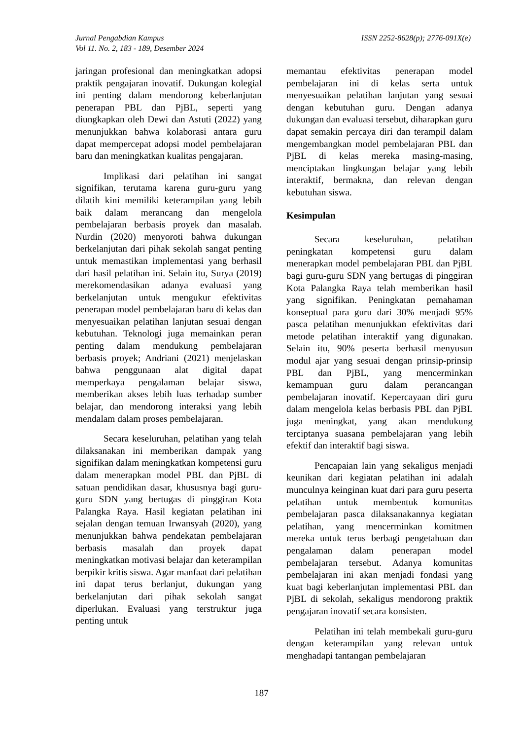Jurnal Pengabdian Kampus
Vol 11. No. 2, 183 - 189, Desember 2024
ISSN 2252-8628(p); 2776-091X(e)
jaringan profesional dan meningkatkan adopsi praktik pengajaran inovatif. Dukungan kolegial ini penting dalam mendorong keberlanjutan penerapan PBL dan PjBL, seperti yang diungkapkan oleh Dewi dan Astuti (2022) yang menunjukkan bahwa kolaborasi antara guru dapat mempercepat adopsi model pembelajaran baru dan meningkatkan kualitas pengajaran.
Implikasi dari pelatihan ini sangat signifikan, terutama karena guru-guru yang dilatih kini memiliki keterampilan yang lebih baik dalam merancang dan mengelola pembelajaran berbasis proyek dan masalah. Nurdin (2020) menyoroti bahwa dukungan berkelanjutan dari pihak sekolah sangat penting untuk memastikan implementasi yang berhasil dari hasil pelatihan ini. Selain itu, Surya (2019) merekomendasikan adanya evaluasi yang berkelanjutan untuk mengukur efektivitas penerapan model pembelajaran baru di kelas dan menyesuaikan pelatihan lanjutan sesuai dengan kebutuhan. Teknologi juga memainkan peran penting dalam mendukung pembelajaran berbasis proyek; Andriani (2021) menjelaskan bahwa penggunaan alat digital dapat memperkaya pengalaman belajar siswa, memberikan akses lebih luas terhadap sumber belajar, dan mendorong interaksi yang lebih mendalam dalam proses pembelajaran.
Secara keseluruhan, pelatihan yang telah dilaksanakan ini memberikan dampak yang signifikan dalam meningkatkan kompetensi guru dalam menerapkan model PBL dan PjBL di satuan pendidikan dasar, khususnya bagi guru-guru SDN yang bertugas di pinggiran Kota Palangka Raya. Hasil kegiatan pelatihan ini sejalan dengan temuan Irwansyah (2020), yang menunjukkan bahwa pendekatan pembelajaran berbasis masalah dan proyek dapat meningkatkan motivasi belajar dan keterampilan berpikir kritis siswa. Agar manfaat dari pelatihan ini dapat terus berlanjut, dukungan yang berkelanjutan dari pihak sekolah sangat diperlukan. Evaluasi yang terstruktur juga penting untuk
memantau efektivitas penerapan model pembelajaran ini di kelas serta untuk menyesuaikan pelatihan lanjutan yang sesuai dengan kebutuhan guru. Dengan adanya dukungan dan evaluasi tersebut, diharapkan guru dapat semakin percaya diri dan terampil dalam mengembangkan model pembelajaran PBL dan PjBL di kelas mereka masing-masing, menciptakan lingkungan belajar yang lebih interaktif, bermakna, dan relevan dengan kebutuhan siswa.
Kesimpulan
Secara keseluruhan, pelatihan peningkatan kompetensi guru dalam menerapkan model pembelajaran PBL dan PjBL bagi guru-guru SDN yang bertugas di pinggiran Kota Palangka Raya telah memberikan hasil yang signifikan. Peningkatan pemahaman konseptual para guru dari 30% menjadi 95% pasca pelatihan menunjukkan efektivitas dari metode pelatihan interaktif yang digunakan. Selain itu, 90% peserta berhasil menyusun modul ajar yang sesuai dengan prinsip-prinsip PBL dan PjBL, yang mencerminkan kemampuan guru dalam perancangan pembelajaran inovatif. Kepercayaan diri guru dalam mengelola kelas berbasis PBL dan PjBL juga meningkat, yang akan mendukung terciptanya suasana pembelajaran yang lebih efektif dan interaktif bagi siswa.
Pencapaian lain yang sekaligus menjadi keunikan dari kegiatan pelatihan ini adalah munculnya keinginan kuat dari para guru peserta pelatihan untuk membentuk komunitas pembelajaran pasca dilaksanakannya kegiatan pelatihan, yang mencerminkan komitmen mereka untuk terus berbagi pengetahuan dan pengalaman dalam penerapan model pembelajaran tersebut. Adanya komunitas pembelajaran ini akan menjadi fondasi yang kuat bagi keberlanjutan implementasi PBL dan PjBL di sekolah, sekaligus mendorong praktik pengajaran inovatif secara konsisten.
Pelatihan ini telah membekali guru-guru dengan keterampilan yang relevan untuk menghadapi tantangan pembelajaran
187